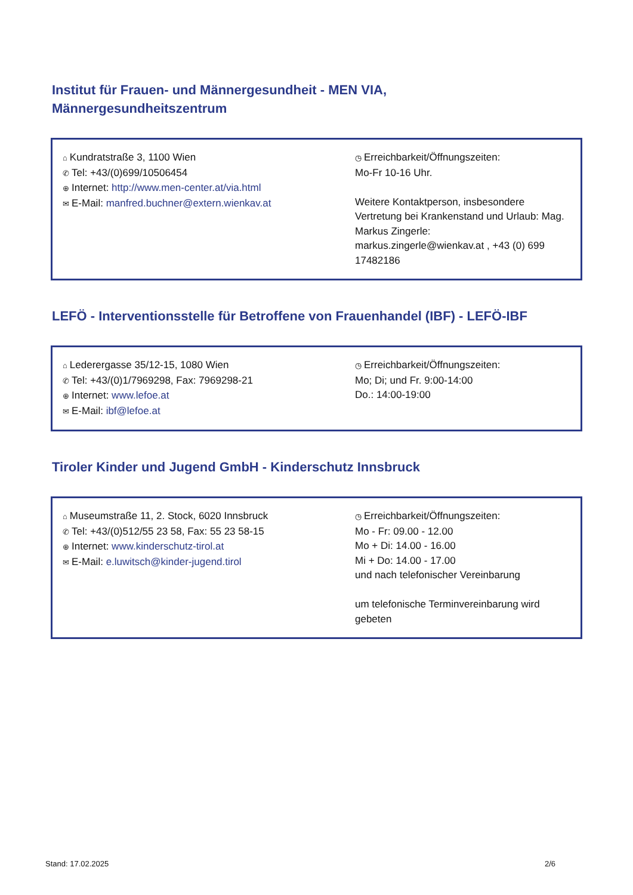Institut für Frauen- und Männergesundheit - MEN VIA,
Männergesundheitszentrum
⌂ Kundratstraße 3, 1100 Wien
✆ Tel: +43/(0)699/10506454
⊕ Internet: http://www.men-center.at/via.html
✉ E-Mail: manfred.buchner@extern.wienkav.at
◷ Erreichbarkeit/Öffnungszeiten:
Mo-Fr 10-16 Uhr.
Weitere Kontaktperson, insbesondere Vertretung bei Krankenstand und Urlaub: Mag. Markus Zingerle:
markus.zingerle@wienkav.at , +43 (0) 699 17482186
LEFÖ - Interventionsstelle für Betroffene von Frauenhandel (IBF) - LEFÖ-IBF
⌂ Lederergasse 35/12-15, 1080 Wien
✆ Tel: +43/(0)1/7969298, Fax: 7969298-21
⊕ Internet: www.lefoe.at
✉ E-Mail: ibf@lefoe.at
◷ Erreichbarkeit/Öffnungszeiten:
Mo; Di; und Fr. 9:00-14:00
Do.: 14:00-19:00
Tiroler Kinder und Jugend GmbH - Kinderschutz Innsbruck
⌂ Museumstraße 11, 2. Stock, 6020 Innsbruck
✆ Tel: +43/(0)512/55 23 58, Fax: 55 23 58-15
⊕ Internet: www.kinderschutz-tirol.at
✉ E-Mail: e.luwitsch@kinder-jugend.tirol
◷ Erreichbarkeit/Öffnungszeiten:
Mo - Fr: 09.00 - 12.00
Mo + Di: 14.00 - 16.00
Mi + Do: 14.00 - 17.00
und nach telefonischer Vereinbarung
um telefonische Terminvereinbarung wird gebeten
Stand: 17.02.2025 2/6